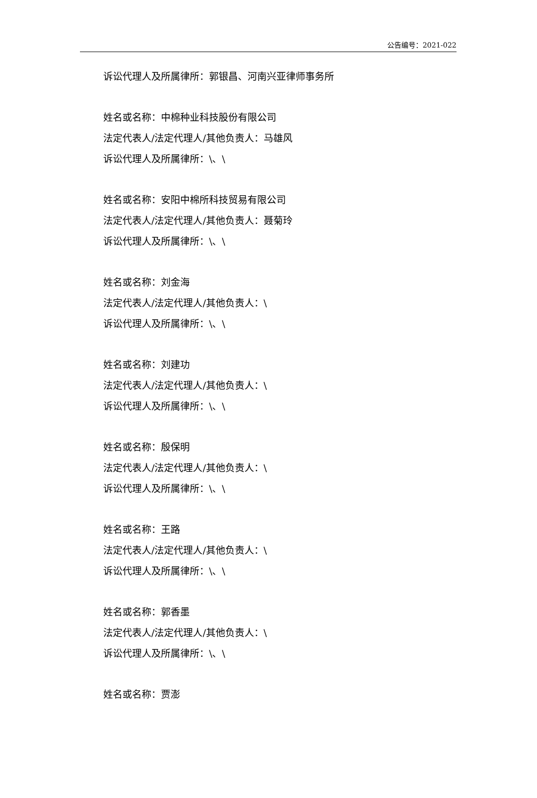公告编号：2021-022
诉讼代理人及所属律所：郭银昌、河南兴亚律师事务所
姓名或名称：中棉种业科技股份有限公司
法定代表人/法定代理人/其他负责人：马雄风
诉讼代理人及所属律所：\、\
姓名或名称：安阳中棉所科技贸易有限公司
法定代表人/法定代理人/其他负责人：聂菊玲
诉讼代理人及所属律所：\、\
姓名或名称：刘金海
法定代表人/法定代理人/其他负责人：\
诉讼代理人及所属律所：\、\
姓名或名称：刘建功
法定代表人/法定代理人/其他负责人：\
诉讼代理人及所属律所：\、\
姓名或名称：殷保明
法定代表人/法定代理人/其他负责人：\
诉讼代理人及所属律所：\、\
姓名或名称：王路
法定代表人/法定代理人/其他负责人：\
诉讼代理人及所属律所：\、\
姓名或名称：郭香墨
法定代表人/法定代理人/其他负责人：\
诉讼代理人及所属律所：\、\
姓名或名称：贾澎